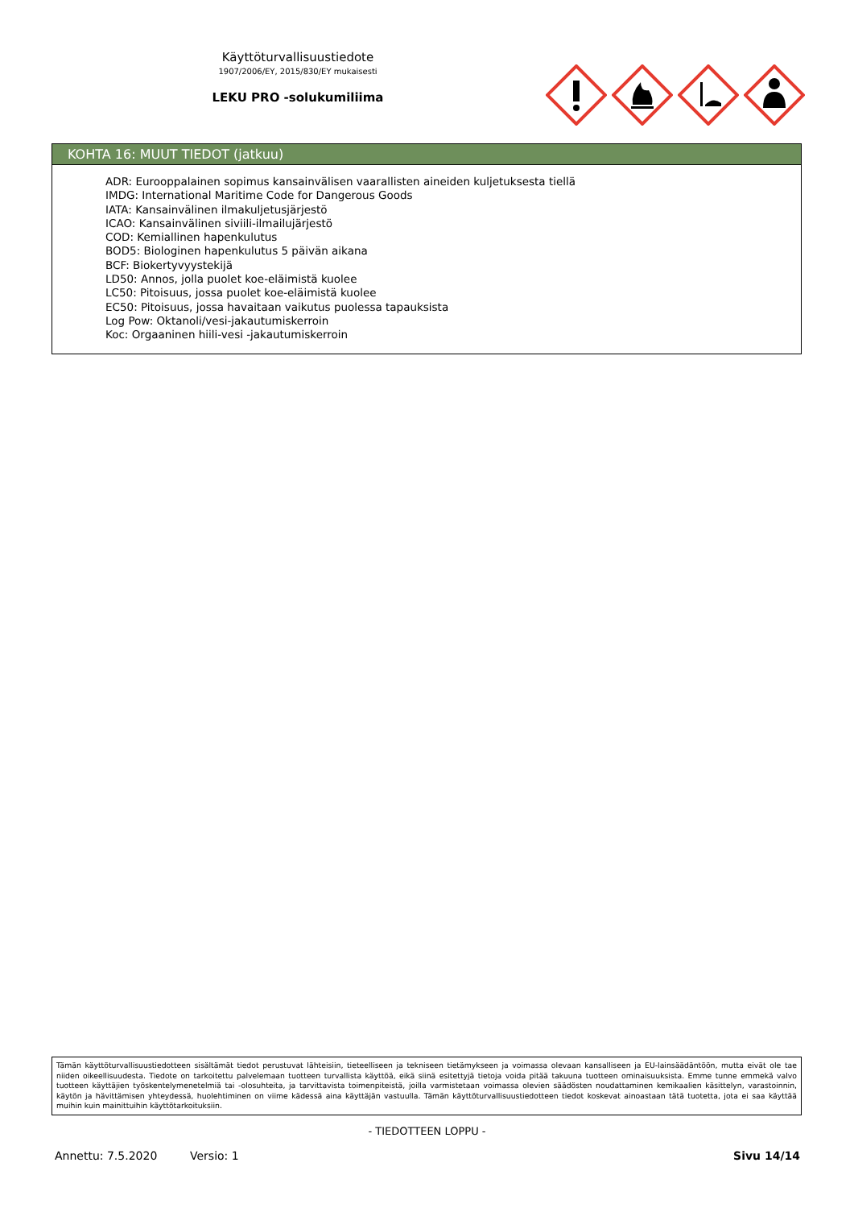Käyttöturvallisuustiedote
1907/2006/EY, 2015/830/EY mukaisesti
LEKU PRO -solukumiliima
KOHTA 16: MUUT TIEDOT (jatkuu)
ADR: Eurooppalainen sopimus kansainvälisen vaarallisten aineiden kuljetuksesta tiellä
IMDG: International Maritime Code for Dangerous Goods
IATA: Kansainvälinen ilmakuljetusjärjestö
ICAO: Kansainvälinen siviili-ilmailujärjestö
COD: Kemiallinen hapenkulutus
BOD5: Biologinen hapenkulutus 5 päivän aikana
BCF: Biokertyvyystekijä
LD50: Annos, jolla puolet koe-eläimistä kuolee
LC50: Pitoisuus, jossa puolet koe-eläimistä kuolee
EC50: Pitoisuus, jossa havaitaan vaikutus puolessa tapauksista
Log Pow: Oktanoli/vesi-jakautumiskerroin
Koc: Orgaaninen hiili-vesi -jakautumiskerroin
Tämän käyttöturvallisuustiedotteen sisältämät tiedot perustuvat lähteisiin, tieteelliseen ja tekniseen tietämykseen ja voimassa olevaan kansalliseen ja EU-lainsäädäntöön, mutta eivät ole tae niiden oikeellisuudesta. Tiedote on tarkoitettu palvelemaan tuotteen turvallista käyttöä, eikä siinä esitettyjä tietoja voida pitää takuuna tuotteen ominaisuuksista. Emme tunne emmekä valvo tuotteen käyttäjien työskentelymenetelmiä tai -olosuhteita, ja tarvittavista toimenpiteistä, joilla varmistetaan voimassa olevien säädösten noudattaminen kemikaalien käsittelyn, varastoinnin, käytön ja hävittämisen yhteydessä, huolehtiminen on viime kädessä aina käyttäjän vastuulla. Tämän käyttöturvallisuustiedotteen tiedot koskevat ainoastaan tätä tuotetta, jota ei saa käyttää muihin kuin mainittuihin käyttötarkoituksiin.
- TIEDOTTEEN LOPPU -
Annettu: 7.5.2020 Versio: 1 Sivu 14/14